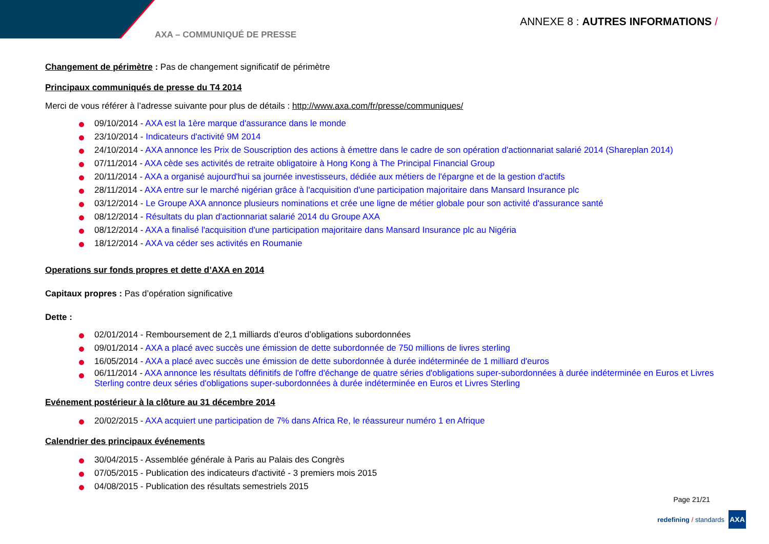AXA – COMMUNIQUÉ DE PRESSE
ANNEXE 8 : AUTRES INFORMATIONS /
Changement de périmètre : Pas de changement significatif de périmètre
Principaux communiqués de presse du T4 2014
Merci de vous référer à l’adresse suivante pour plus de détails : http://www.axa.com/fr/presse/communiques/
09/10/2014 - AXA est la 1ère marque d'assurance dans le monde
23/10/2014 - Indicateurs d'activité 9M 2014
24/10/2014 - AXA annonce les Prix de Souscription des actions à émettre dans le cadre de son opération d'actionnariat salarié 2014 (Shareplan 2014)
07/11/2014 - AXA cède ses activités de retraite obligatoire à Hong Kong à The Principal Financial Group
20/11/2014 - AXA a organisé aujourd'hui sa journée investisseurs, dédiée aux métiers de l'épargne et de la gestion d'actifs
28/11/2014 - AXA entre sur le marché nigérian grâce à l'acquisition d'une participation majoritaire dans Mansard Insurance plc
03/12/2014 - Le Groupe AXA annonce plusieurs nominations et crée une ligne de métier globale pour son activité d'assurance santé
08/12/2014 - Résultats du plan d'actionnariat salarié 2014 du Groupe AXA
08/12/2014 - AXA a finalisé l'acquisition d'une participation majoritaire dans Mansard Insurance plc au Nigéria
18/12/2014 - AXA va céder ses activités en Roumanie
Operations sur fonds propres et dette d’AXA en 2014
Capitaux propres : Pas d’opération significative
Dette :
02/01/2014 - Remboursement de 2,1 milliards d’euros d’obligations subordonnées
09/01/2014 - AXA a placé avec succès une émission de dette subordonnée de 750 millions de livres sterling
16/05/2014 - AXA a placé avec succès une émission de dette subordonnée à durée indéterminée de 1 milliard d'euros
06/11/2014 - AXA annonce les résultats définitifs de l'offre d'échange de quatre séries d'obligations super-subordonnées à durée indéterminée en Euros et Livres Sterling contre deux séries d'obligations super-subordonnées à durée indéterminée en Euros et Livres Sterling
Evénement postérieur à la clôture au 31 décembre 2014
20/02/2015 - AXA acquiert une participation de 7% dans Africa Re, le réassureur numéro 1 en Afrique
Calendrier des principaux événements
30/04/2015 - Assemblée générale à Paris au Palais des Congrès
07/05/2015 - Publication des indicateurs d'activité - 3 premiers mois 2015
04/08/2015 - Publication des résultats semestriels 2015
Page 21/21
redefining / standards
AXA